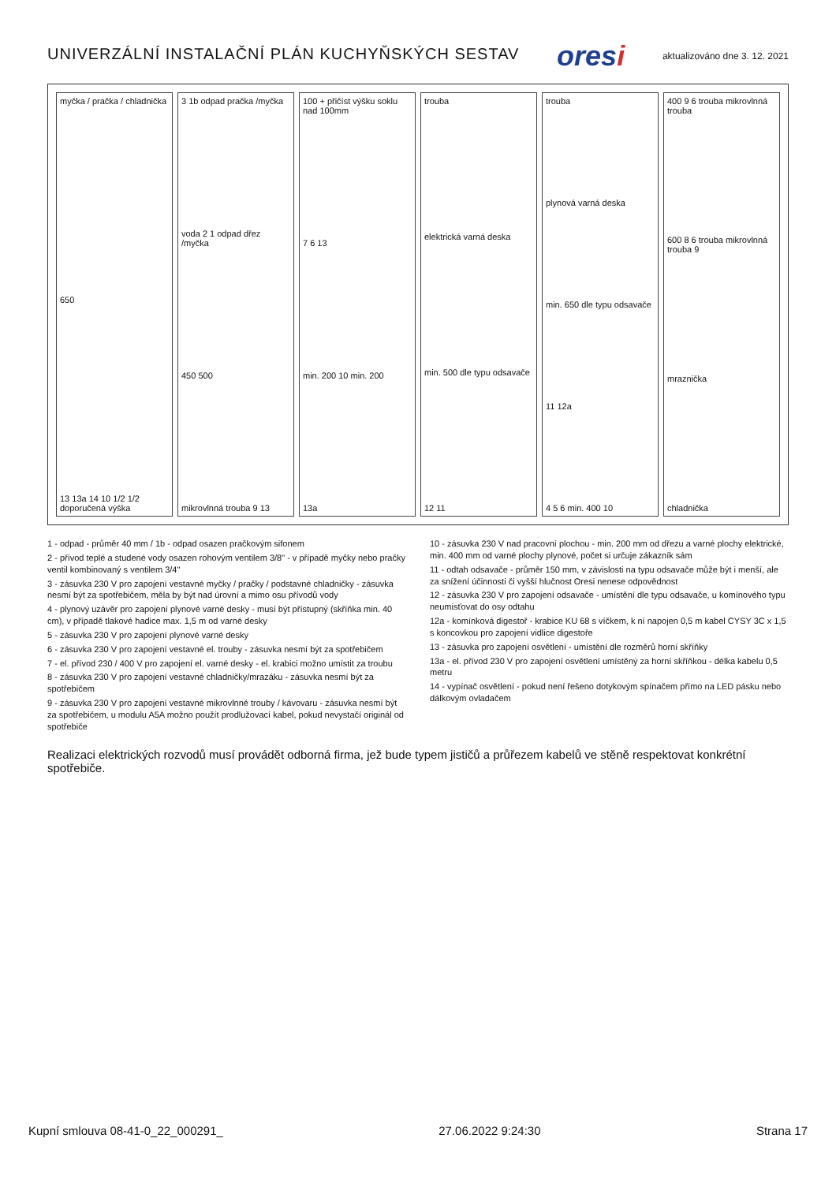UNIVERZÁLNÍ INSTALAČNÍ PLÁN KUCHYŇSKÝCH SESTAV
oresi
aktualizováno dne 3. 12. 2021
myčka / pračka / chladnička
650
13 13a 14 10 1/2 1/2 doporučená výška
3 1b odpad pračka /myčka
voda 2 1 odpad dřez /myčka
450 500
mikrovlnná trouba 9 13
100 + přičíst výšku soklu nad 100mm
7 6 13
min. 200 10 min. 200
13a
trouba
elektrická varná deska
min. 500 dle typu odsavače
12 11
trouba
plynová varná deska
min. 650 dle typu odsavače
11 12a
4 5 6 min. 400 10
400 9 6 trouba mikrovlnná trouba
600 8 6 trouba mikrovlnná trouba 9
mraznička
chladnička
1 - odpad - průměr 40 mm / 1b - odpad osazen pračkovým sifonem
2 - přívod teplé a studené vody osazen rohovým ventilem 3/8" - v případě myčky nebo pračky ventil kombinovaný s ventilem 3/4"
3 - zásuvka 230 V pro zapojení vestavné myčky / pračky / podstavné chladničky - zásuvka nesmí být za spotřebičem, měla by být nad úrovní a mimo osu přívodů vody
4 - plynový uzávěr pro zapojení plynové varné desky - musí být přístupný (skříňka min. 40 cm), v případě tlakové hadice max. 1,5 m od varné desky
5 - zásuvka 230 V pro zapojení plynové varné desky
6 - zásuvka 230 V pro zapojení vestavné el. trouby - zásuvka nesmí být za spotřebičem
7 - el. přívod 230 / 400 V pro zapojení el. varné desky - el. krabici možno umístit za troubu
8 - zásuvka 230 V pro zapojení vestavné chladničky/mrazáku - zásuvka nesmí být za spotřebičem
9 - zásuvka 230 V pro zapojení vestavné mikrovlnné trouby / kávovaru - zásuvka nesmí být za spotřebičem, u modulu A5A možno použít prodlužovací kabel, pokud nevystačí originál od spotřebiče
10 - zásuvka 230 V nad pracovní plochou - min. 200 mm od dřezu a varné plochy elektrické, min. 400 mm od varné plochy plynové, počet si určuje zákazník sám
11 - odtah odsavače - průměr 150 mm, v závislosti na typu odsavače může být i menší, ale za snížení účinnosti či vyšší hlučnost Oresi nenese odpovědnost
12 - zásuvka 230 V pro zapojení odsavače - umístění dle typu odsavače, u komínového typu neumisťovat do osy odtahu
12a - komínková digestoř - krabice KU 68 s víčkem, k ní napojen 0,5 m kabel CYSY 3C x 1,5 s koncovkou pro zapojení vidlice digestoře
13 - zásuvka pro zapojení osvětlení - umístění dle rozměrů horní skříňky
13a - el. přívod 230 V pro zapojení osvětlení umístěný za horní skříňkou - délka kabelu 0,5 metru
14 - vypínač osvětlení - pokud není řešeno dotykovým spínačem přímo na LED pásku nebo dálkovým ovladačem
Realizaci elektrických rozvodů musí provádět odborná firma, jež bude typem jističů a průřezem kabelů ve stěně respektovat konkrétní spotřebiče.
Kupní smlouva 08-41-0_22_000291_ 27.06.2022 9:24:30 Strana 17